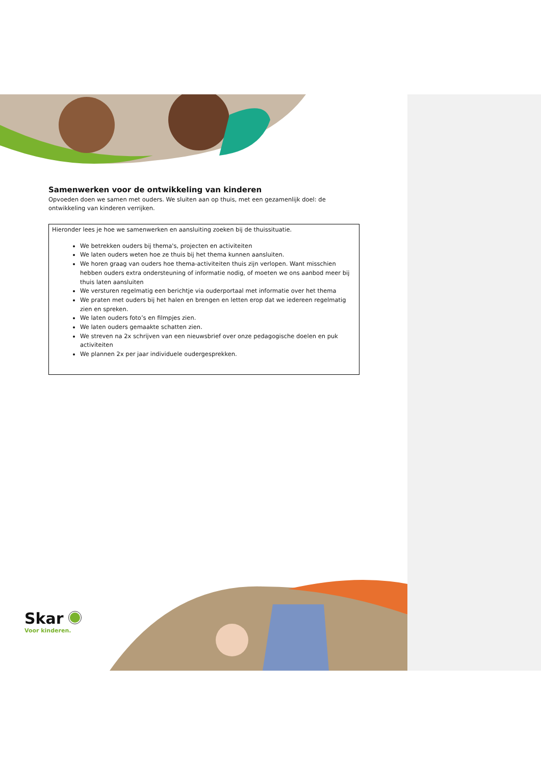Samenwerken voor de ontwikkeling van kinderen
Opvoeden doen we samen met ouders. We sluiten aan op thuis, met een gezamenlijk doel: de ontwikkeling van kinderen verrijken.
Hieronder lees je hoe we samenwerken en aansluiting zoeken bij de thuissituatie.
We betrekken ouders bij thema's, projecten en activiteiten
We laten ouders weten hoe ze thuis bij het thema kunnen aansluiten.
We horen graag van ouders hoe thema-activiteiten thuis zijn verlopen. Want misschien hebben ouders extra ondersteuning of informatie nodig, of moeten we ons aanbod meer bij thuis laten aansluiten
We versturen regelmatig een berichtje via ouderportaal met informatie over het thema
We praten met ouders bij het halen en brengen en letten erop dat we iedereen regelmatig zien en spreken.
We laten ouders foto’s en filmpjes zien.
We laten ouders gemaakte schatten zien.
We streven na 2x schrijven van een nieuwsbrief over onze pedagogische doelen en puk activiteiten
We plannen 2x per jaar individuele oudergesprekken.
Skar
Voor kinderen.